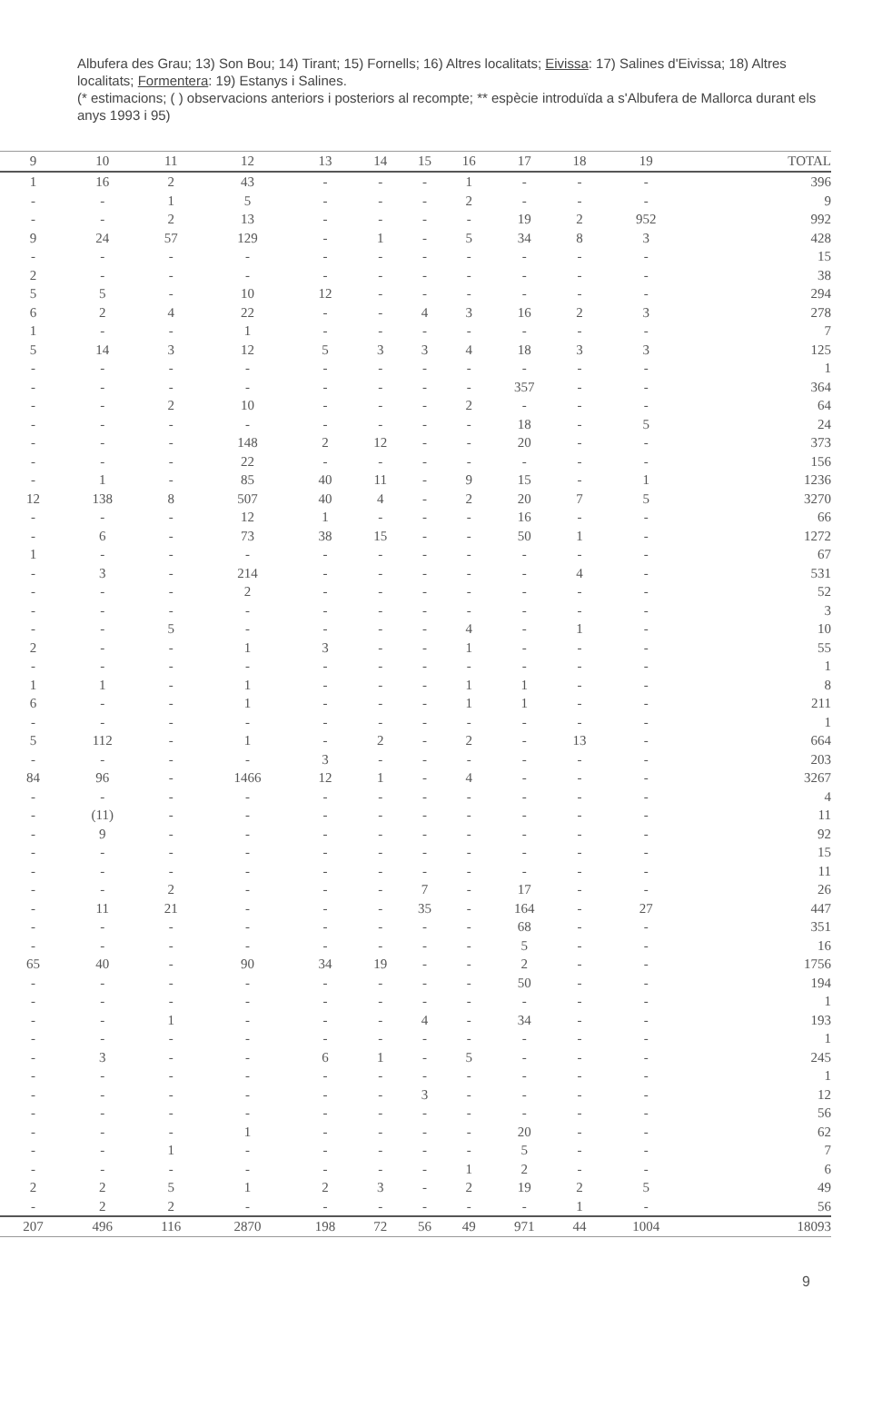Albufera des Grau; 13) Son Bou; 14) Tirant; 15) Fornells; 16) Altres localitats; Eivissa: 17) Salines d'Eivissa; 18) Altres localitats; Formentera: 19) Estanys i Salines.
(* estimacions; ( ) observacions anteriors i posteriors al recompte; ** espècie introduïda a s'Albufera de Mallorca durant els anys 1993 i 95)
| 9 | 10 | 11 | 12 | 13 | 14 | 15 | 16 | 17 | 18 | 19 | TOTAL |
| --- | --- | --- | --- | --- | --- | --- | --- | --- | --- | --- | --- |
| 1 | 16 | 2 | 43 | - | - | - | 1 | - | - | - | 396 |
| - | - | 1 | 5 | - | - | - | 2 | - | - | - | 9 |
| - | - | 2 | 13 | - | - | - | - | 19 | 2 | 952 | 992 |
| 9 | 24 | 57 | 129 | - | 1 | - | 5 | 34 | 8 | 3 | 428 |
| - | - | - | - | - | - | - | - | - | - | - | 15 |
| 2 | - | - | - | - | - | - | - | - | - | - | 38 |
| 5 | 5 | - | 10 | 12 | - | - | - | - | - | - | 294 |
| 6 | 2 | 4 | 22 | - | - | 4 | 3 | 16 | 2 | 3 | 278 |
| 1 | - | - | 1 | - | - | - | - | - | - | - | 7 |
| 5 | 14 | 3 | 12 | 5 | 3 | 3 | 4 | 18 | 3 | 3 | 125 |
| - | - | - | - | - | - | - | - | - | - | - | 1 |
| - | - | - | - | - | - | - | - | 357 | - | - | 364 |
| - | - | 2 | 10 | - | - | - | 2 | - | - | - | 64 |
| - | - | - | - | - | - | - | - | 18 | - | 5 | 24 |
| - | - | - | 148 | 2 | 12 | - | - | 20 | - | - | 373 |
| - | - | - | 22 | - | - | - | - | - | - | - | 156 |
| - | 1 | - | 85 | 40 | 11 | - | 9 | 15 | - | 1 | 1236 |
| 12 | 138 | 8 | 507 | 40 | 4 | - | 2 | 20 | 7 | 5 | 3270 |
| - | - | - | 12 | 1 | - | - | - | 16 | - | - | 66 |
| - | 6 | - | 73 | 38 | 15 | - | - | 50 | 1 | - | 1272 |
| 1 | - | - | - | - | - | - | - | - | - | - | 67 |
| - | 3 | - | 214 | - | - | - | - | - | 4 | - | 531 |
| - | - | - | 2 | - | - | - | - | - | - | - | 52 |
| - | - | - | - | - | - | - | - | - | - | - | 3 |
| - | - | 5 | - | - | - | - | 4 | - | 1 | - | 10 |
| 2 | - | - | 1 | 3 | - | - | 1 | - | - | - | 55 |
| - | - | - | - | - | - | - | - | - | - | - | 1 |
| 1 | 1 | - | 1 | - | - | - | 1 | 1 | - | - | 8 |
| 6 | - | - | 1 | - | - | - | 1 | 1 | - | - | 211 |
| - | - | - | - | - | - | - | - | - | - | - | 1 |
| 5 | 112 | - | 1 | - | 2 | - | 2 | - | 13 | - | 664 |
| - | - | - | - | 3 | - | - | - | - | - | - | 203 |
| 84 | 96 | - | 1466 | 12 | 1 | - | 4 | - | - | - | 3267 |
| - | - | - | - | - | - | - | - | - | - | - | 4 |
| - | (11) | - | - | - | - | - | - | - | - | - | 11 |
| - | 9 | - | - | - | - | - | - | - | - | - | 92 |
| - | - | - | - | - | - | - | - | - | - | - | 15 |
| - | - | - | - | - | - | - | - | - | - | - | 11 |
| - | - | 2 | - | - | - | 7 | - | 17 | - | - | 26 |
| - | 11 | 21 | - | - | - | 35 | - | 164 | - | 27 | 447 |
| - | - | - | - | - | - | - | - | 68 | - | - | 351 |
| - | - | - | - | - | - | - | - | 5 | - | - | 16 |
| 65 | 40 | - | 90 | 34 | 19 | - | - | 2 | - | - | 1756 |
| - | - | - | - | - | - | - | - | 50 | - | - | 194 |
| - | - | - | - | - | - | - | - | - | - | - | 1 |
| - | - | 1 | - | - | - | 4 | - | 34 | - | - | 193 |
| - | - | - | - | - | - | - | - | - | - | - | 1 |
| - | 3 | - | - | 6 | 1 | - | 5 | - | - | - | 245 |
| - | - | - | - | - | - | - | - | - | - | - | 1 |
| - | - | - | - | - | - | 3 | - | - | - | - | 12 |
| - | - | - | - | - | - | - | - | - | - | - | 56 |
| - | - | - | 1 | - | - | - | - | 20 | - | - | 62 |
| - | - | 1 | - | - | - | - | - | 5 | - | - | 7 |
| - | - | - | - | - | - | - | 1 | 2 | - | - | 6 |
| 2 | 2 | 5 | 1 | 2 | 3 | - | 2 | 19 | 2 | 5 | 49 |
| - | 2 | 2 | - | - | - | - | - | - | 1 | - | 56 |
| 207 | 496 | 116 | 2870 | 198 | 72 | 56 | 49 | 971 | 44 | 1004 | 18093 |
9